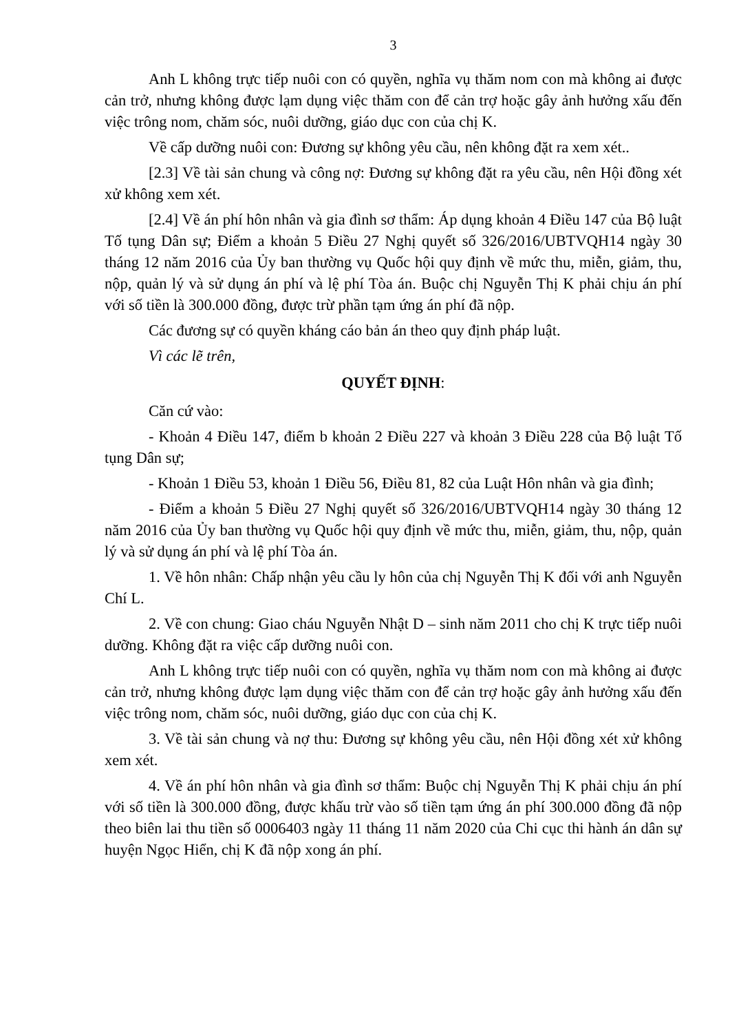3
Anh L không trực tiếp nuôi con có quyền, nghĩa vụ thăm nom con mà không ai được cản trở, nhưng không được lạm dụng việc thăm con để cản trợ hoặc gây ảnh hưởng xấu đến việc trông nom, chăm sóc, nuôi dưỡng, giáo dục con của chị K.
Về cấp dưỡng nuôi con: Đương sự không yêu cầu, nên không đặt ra xem xét..
[2.3] Về tài sản chung và công nợ: Đương sự không đặt ra yêu cầu, nên Hội đồng xét xử không xem xét.
[2.4] Về án phí hôn nhân và gia đình sơ thẩm: Áp dụng khoản 4 Điều 147 của Bộ luật Tố tụng Dân sự; Điểm a khoản 5 Điều 27 Nghị quyết số 326/2016/UBTVQH14 ngày 30 tháng 12 năm 2016 của Ủy ban thường vụ Quốc hội quy định về mức thu, miễn, giảm, thu, nộp, quản lý và sử dụng án phí và lệ phí Tòa án. Buộc chị Nguyễn Thị K phải chịu án phí với số tiền là 300.000 đồng, được trừ phần tạm ứng án phí đã nộp.
Các đương sự có quyền kháng cáo bản án theo quy định pháp luật.
Vì các lẽ trên,
QUYẾT ĐỊNH:
Căn cứ vào:
- Khoản 4 Điều 147, điểm b khoản 2 Điều 227 và khoản 3 Điều 228 của Bộ luật Tố tụng Dân sự;
- Khoản 1 Điều 53, khoản 1 Điều 56, Điều 81, 82 của Luật Hôn nhân và gia đình;
- Điểm a khoản 5 Điều 27 Nghị quyết số 326/2016/UBTVQH14 ngày 30 tháng 12 năm 2016 của Ủy ban thường vụ Quốc hội quy định về mức thu, miễn, giảm, thu, nộp, quản lý và sử dụng án phí và lệ phí Tòa án.
1. Về hôn nhân: Chấp nhận yêu cầu ly hôn của chị Nguyễn Thị K đối với anh Nguyễn Chí L.
2. Về con chung: Giao cháu Nguyễn Nhật D – sinh năm 2011 cho chị K trực tiếp nuôi dưỡng. Không đặt ra việc cấp dưỡng nuôi con.
Anh L không trực tiếp nuôi con có quyền, nghĩa vụ thăm nom con mà không ai được cản trở, nhưng không được lạm dụng việc thăm con để cản trợ hoặc gây ảnh hưởng xấu đến việc trông nom, chăm sóc, nuôi dưỡng, giáo dục con của chị K.
3. Về tài sản chung và nợ thu: Đương sự không yêu cầu, nên Hội đồng xét xử không xem xét.
4. Về án phí hôn nhân và gia đình sơ thẩm: Buộc chị Nguyễn Thị K phải chịu án phí với số tiền là 300.000 đồng, được khấu trừ vào số tiền tạm ứng án phí 300.000 đồng đã nộp theo biên lai thu tiền số 0006403 ngày 11 tháng 11 năm 2020 của Chi cục thi hành án dân sự huyện Ngọc Hiển, chị K đã nộp xong án phí.